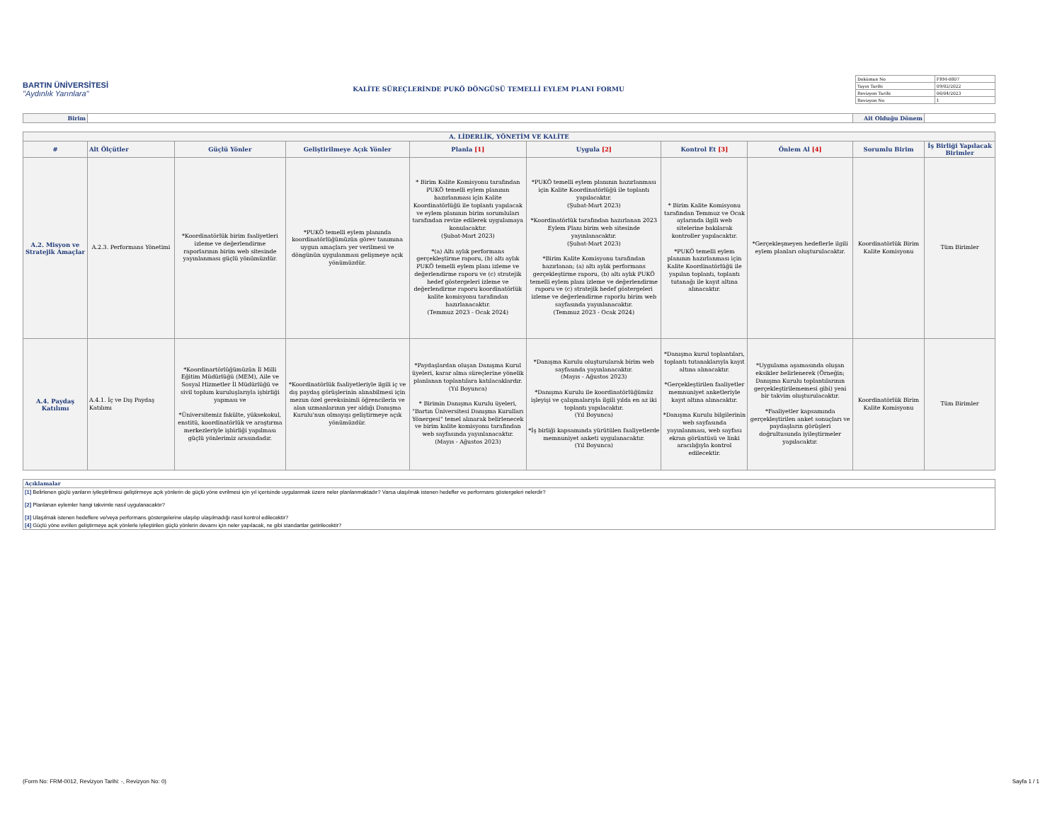BARTIN ÜNİVERSİTESİ
"Aydınlık Yarınlara"
KALİTE SÜREÇLERİNDE PUKÖ DÖNGÜSÜ TEMELLİ EYLEM PLANI FORMU
| Doküman No | FRM-0807 |
| Yayın Tarihi | 09/02/2022 |
| Revizyon Tarihi | 06/04/2023 |
| Revizyon No | 1 |
| Birim | | Ait Olduğu Dönem | |
| A. LİDERLİK, YÖNETİM VE KALİTE | | | | | | | | | |
| --- | --- | --- | --- | --- | --- | --- | --- | --- | --- |
| # | Alt Ölçütler | Güçlü Yönler | Geliştirilmeye Açık Yönler | Planla [1] | Uygula [2] | Kontrol Et [3] | Önlem Al [4] | Sorumlu Birim | İş Birliği Yapılacak Birimler |
| A.2. Misyon ve Stratejik Amaçlar | A.2.3. Performans Yönetimi | *Koordinatörlük birim faaliyetleri izleme ve değerlendirme raporlarının birim web sitesinde yayınlanması güçlü yönümüzdür. | *PUKÖ temelli eylem planında koordinatörlüğümüzün görev tanımına uygun amaçlara yer verilmesi ve döngünün uygulanması gelişmeye açık yönümüzdür. | * Birim Kalite Komisyonu tarafından PUKÖ temelli eylem planının hazırlanması için Kalite Koordinatörlüğü ile toplantı yapılacak ve eylem planının birim sorumluları tarafından revize edilerek uygulamaya konulacaktır. (Şubat-Mart 2023) *(a) Altı aylık performans gerçekleştirme raporu, (b) altı aylık PUKÖ temelli eylem planı izleme ve değerlendirme raporu ve (c) stratejik hedef göstergeleri izleme ve değerlendirme raporu koordinatörlük kalite komisyonu tarafından hazırlanacaktır. (Temmuz 2023 - Ocak 2024) | *PUKÖ temelli eylem planının hazırlanması için Kalite Koordinatörlüğü ile toplantı yapılacaktır. (Şubat-Mart 2023) *Koordinatörlük tarafından hazırlanan 2023 Eylem Planı birim web sitesinde yayınlanacaktır. (Şubat-Mart 2023) *Birim Kalite Komisyonu tarafından hazırlanan; (a) altı aylık performans gerçekleştirme raporu, (b) altı aylık PUKÖ temelli eylem planı izleme ve değerlendirme raporu ve (c) stratejik hedef göstergeleri izleme ve değerlendirme raporlu birim web sayfasında yayınlanacaktır. (Temmuz 2023 - Ocak 2024) | * Birim Kalite Komisyonu tarafından Temmuz ve Ocak aylarında ilgili web sitelerine bakılarak kontroller yapılacaktır. *PUKÖ temelli eylem planının hazırlanması için Kalite Koordinatörlüğü ile yapılan toplantı, toplantı tutanağı ile kayıt altına alınacaktır. | *Gerçekleşmeyen hedeflerle ilgili eylem planları oluşturulacaktır. | Koordinatörlük Birim Kalite Komisyonu | Tüm Birimler |
| A.4. Paydaş Katılımı | A.4.1. İç ve Dış Paydaş Katılımı | *Koordinartörlüğümüzün İl Milli Eğitim Müdürlüğü (MEM), Aile ve Sosyal Hizmetler İl Müdürlüğü ve sivil toplum kuruluşlarıyla işbirliği yapması ve *Üniversitemiz fakülte, yüksekokul, enstitü, koordinatörlük ve araştırma merkezleriyle işbirliği yapılması güçlü yönlerimiz arasındadır. | *Koordinatörlük faaliyetleriyle ilgili iç ve dış paydaş görüşlerinin alınabilmesi için mezun özel gereksinimli öğrencilerin ve alan uzmanlarının yer aldığı Danışma Kurulu'nun olmayışı geliştirmeye açık yönümüzdür. | *Paydaşlardan oluşan Danışma Kurul üyeleri, karar alma süreçlerine yönelik planlanan toplantılara katılacaklardır. (Yıl Boyunca) * Birimin Danışma Kurulu üyeleri, "Bartın Üniversitesi Danışma Kurulları Yönergesi" temel alınarak belirlenecek ve birim kalite komisyonu tarafından web sayfasında yayınlanacaktır. (Mayıs - Ağustos 2023) | *Danışma Kurulu oluşturularak birim web sayfasında yayınlanacaktır. (Mayıs - Ağustos 2023) *Danışma Kurulu ile koordinatörlüğümüz işleyişi ve çalışmalarıyla ilgili yılda en az iki toplantı yapılacaktır. (Yıl Boyunca) *İş birliği kapsamında yürütülen faaliyetlerde memnuniyet anketi uygulanacaktır. (Yıl Boyunca) | *Danışma kurul toplantıları, toplantı tutanaklarıyla kayıt altına alınacaktır. *Gerçekleştirilen faaliyetler memnuniyet anketleriyle kayıt altına alınacaktır. *Danışma Kurulu bilgilerinin web sayfasında yayınlanması, web sayfası ekran görüntüsü ve linki aracılığıyla kontrol edilecektir. | *Uygulama aşamasında oluşan eksikler belirlenerek (Örneğin; Danışma Kurulu toplantılarının gerçekleştirilememesi gibi) yeni bir takvim oluşturulacaktır. *Faaliyetler kapsamında gerçekleştirilen anket sonuçları ve paydaşların görüşleri doğrultusunda iyileştirmeler yapılacaktır. | Koordinatörlük Birim Kalite Komisyonu | Tüm Birimler |
| Açıklamalar |
| [1] Belirlenen güçlü yanların iyileştirilmesi geliştirmeye açık yönlerin de güçlü yöne evrilmesi için yıl içerisinde uygulanmak üzere neler planlanmaktadır? Varsa ulaşılmak istenen hedefler ve performans göstergeleri nelerdir? |
| [2] Planlanan eylemler hangi takvimle nasıl uygulanacaktır? |
| [3] Ulaşılmak istenen hedeflere ve/veya performans göstergelerine ulaşılıp ulaşılmadığı nasıl kontrol edilecektir? |
| [4] Güçlü yöne evrilen geliştirmeye açık yönlerle iyileştirilen güçlü yönlerin devamı için neler yapılacak, ne gibi standartlar getirilecektir? |
(Form No: FRM-0012, Revizyon Tarihi: -, Revizyon No: 0) Sayfa 1 / 1